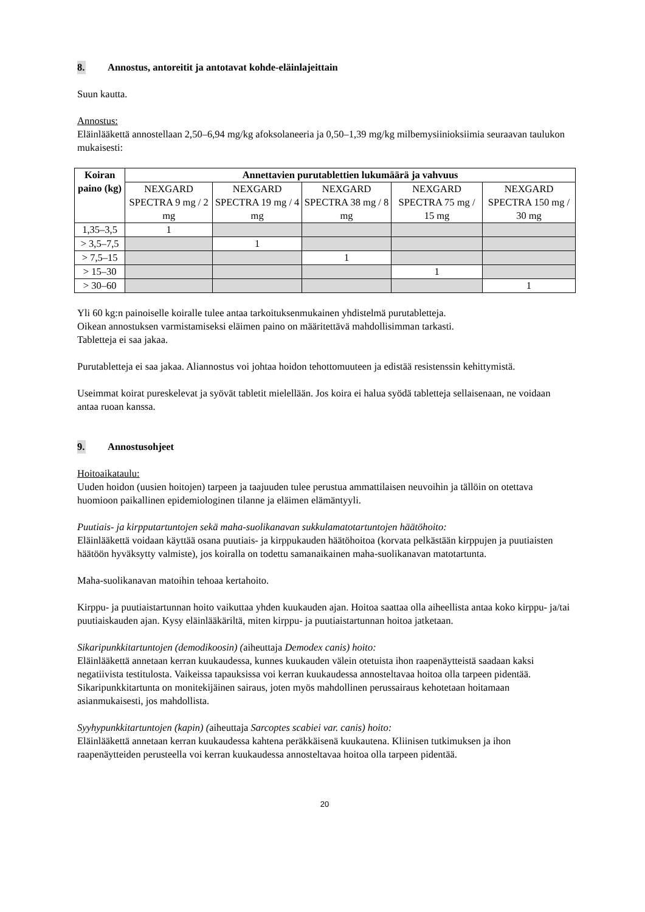8. Annostus, antoreitit ja antotavat kohde-eläinlajeittain
Suun kautta.
Annostus:
Eläinlääkettä annostellaan 2,50–6,94 mg/kg afoksolaneeria ja 0,50–1,39 mg/kg milbemysiinioksiimia seuraavan taulukon mukaisesti:
| Koiran paino (kg) | Annettavien purutablettien lukumäärä ja vahvuus | | | | |
| --- | --- | --- | --- | --- | --- |
| | NEXGARD SPECTRA 9 mg / 2 mg | NEXGARD SPECTRA 19 mg / 4 mg | NEXGARD SPECTRA 38 mg / 8 mg | NEXGARD SPECTRA 75 mg / 15 mg | NEXGARD SPECTRA 150 mg / 30 mg |
| 1,35–3,5 | 1 | | | | |
| > 3,5–7,5 | | 1 | | | |
| > 7,5–15 | | | 1 | | |
| > 15–30 | | | | 1 | |
| > 30–60 | | | | | 1 |
Yli 60 kg:n painoiselle koiralle tulee antaa tarkoituksenmukainen yhdistelmä purutabletteja.
Oikean annostuksen varmistamiseksi eläimen paino on määritettävä mahdollisimman tarkasti.
Tabletteja ei saa jakaa.
Purutabletteja ei saa jakaa. Aliannostus voi johtaa hoidon tehottomuuteen ja edistää resistenssin kehittymistä.
Useimmat koirat pureskelevat ja syövät tabletit mielellään. Jos koira ei halua syödä tabletteja sellaisenaan, ne voidaan antaa ruoan kanssa.
9. Annostusohjeet
Hoitoaikataulu:
Uuden hoidon (uusien hoitojen) tarpeen ja taajuuden tulee perustua ammattilaisen neuvoihin ja tällöin on otettava huomioon paikallinen epidemiologinen tilanne ja eläimen elämäntyyli.
Puutiais- ja kirpputartuntojen sekä maha-suolikanavan sukkulamatotartuntojen häätöhoito:
Eläinlääkettä voidaan käyttää osana puutiais- ja kirppukauden häätöhoitoa (korvata pelkästään kirppujen ja puutiaisten häätöön hyväksytty valmiste), jos koiralla on todettu samanaikainen maha-suolikanavan matotartunta.
Maha-suolikanavan matoihin tehoaa kertahoito.
Kirppu- ja puutiaistartunnan hoito vaikuttaa yhden kuukauden ajan. Hoitoa saattaa olla aiheellista antaa koko kirppu- ja/tai puutiaiskauden ajan. Kysy eläinlääkäriltä, miten kirppu- ja puutiaistartunnan hoitoa jatketaan.
Sikaripunkkitartuntojen (demodikoosin) (aiheuttaja Demodex canis) hoito:
Eläinlääkettä annetaan kerran kuukaudessa, kunnes kuukauden välein otetuista ihon raapenäytteistä saadaan kaksi negatiivista testitulosta. Vaikeissa tapauksissa voi kerran kuukaudessa annosteltavaa hoitoa olla tarpeen pidentää. Sikaripunkkitartunta on monitekijäinen sairaus, joten myös mahdollinen perussairaus kehotetaan hoitamaan asianmukaisesti, jos mahdollista.
Syyhypunkkitartuntojen (kapin) (aiheuttaja Sarcoptes scabiei var. canis) hoito:
Eläinlääkettä annetaan kerran kuukaudessa kahtena peräkkäisenä kuukautena. Kliinisen tutkimuksen ja ihon raapenäytteiden perusteella voi kerran kuukaudessa annosteltavaa hoitoa olla tarpeen pidentää.
20